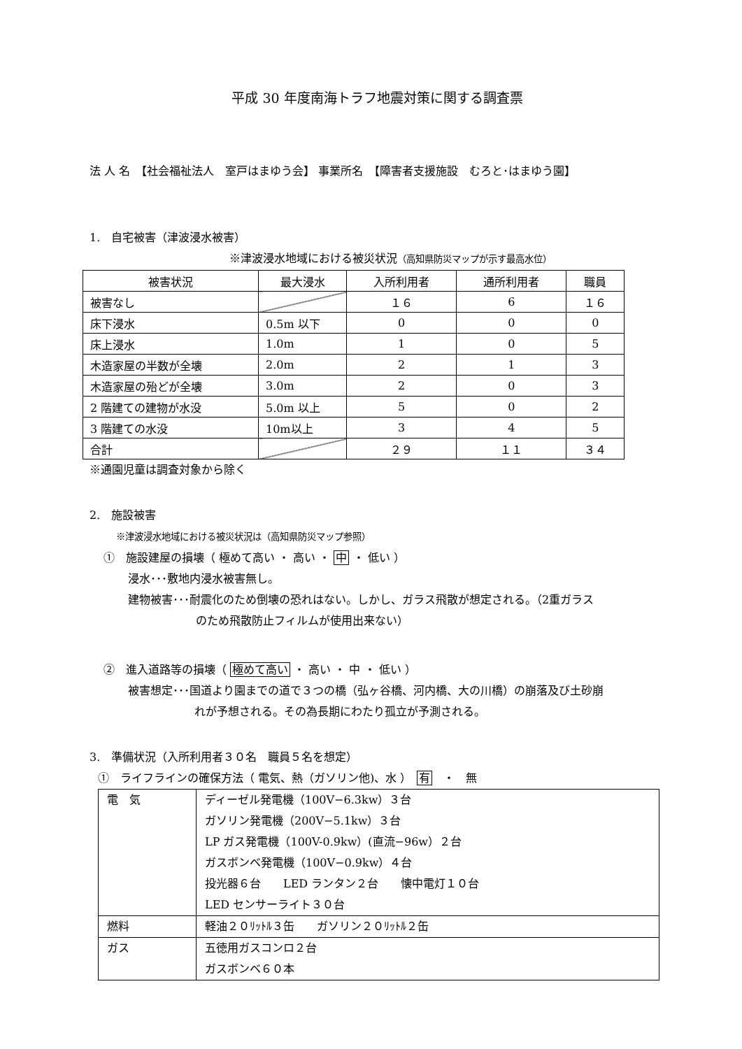平成 30 年度南海トラフ地震対策に関する調査票
法 人 名　【社会福祉法人　室戸はまゆう会】 事業所名　【障害者支援施設　むろと･はまゆう園】
1.　自宅被害（津波浸水被害）
※津波浸水地域における被災状況（高知県防災マップが示す最高水位）
| 被害状況 | 最大浸水 | 入所利用者 | 通所利用者 | 職員 |
| 被害なし | | １６ | 6 | １６ |
| 床下浸水 | 0.5m 以下 | 0 | 0 | 0 |
| 床上浸水 | 1.0m | 1 | 0 | 5 |
| 木造家屋の半数が全壊 | 2.0m | 2 | 1 | 3 |
| 木造家屋の殆どが全壊 | 3.0m | 2 | 0 | 3 |
| 2 階建ての建物が水没 | 5.0m 以上 | 5 | 0 | 2 |
| 3 階建ての水没 | 10m以上 | 3 | 4 | 5 |
| 合計 | | ２９ | １１ | ３４ |
※通園児童は調査対象から除く
2.　施設被害
※津波浸水地域における被災状況は（高知県防災マップ参照）
①　施設建屋の損壊（ 極めて高い ・ 高い ・ 中 ・ 低い ）
浸水･･･敷地内浸水被害無し。
建物被害･･･耐震化のため倒壊の恐れはない。しかし、ガラス飛散が想定される。（2重ガラス
のため飛散防止フィルムが使用出来ない）
②　進入道路等の損壊（ 極めて高い ・ 高い ・ 中 ・ 低い ）
被害想定･･･国道より園までの道で３つの橋（弘ヶ谷橋、河内橋、大の川橋）の崩落及び土砂崩
れが予想される。その為長期にわたり孤立が予測される。
3.　準備状況（入所利用者３０名　職員５名を想定）
①　ライフラインの確保方法（ 電気、熱（ガソリン他)、水 ）　有　・　無
| 電 気 | ディーゼル発電機（100V−6.3kw）３台 ガソリン発電機（200V−5.1kw）３台 LP ガス発電機（100V-0.9kw）(直流−96w）２台 ガスボンベ発電機（100V−0.9kw）４台 投光器６台 LED ランタン２台 懐中電灯１０台 LED センサーライト３０台 |
| 燃料 | 軽油２０ﾘｯﾄﾙ３缶 ガソリン２０ﾘｯﾄﾙ２缶 |
| ガス | 五徳用ガスコンロ２台 ガスボンベ６０本 |